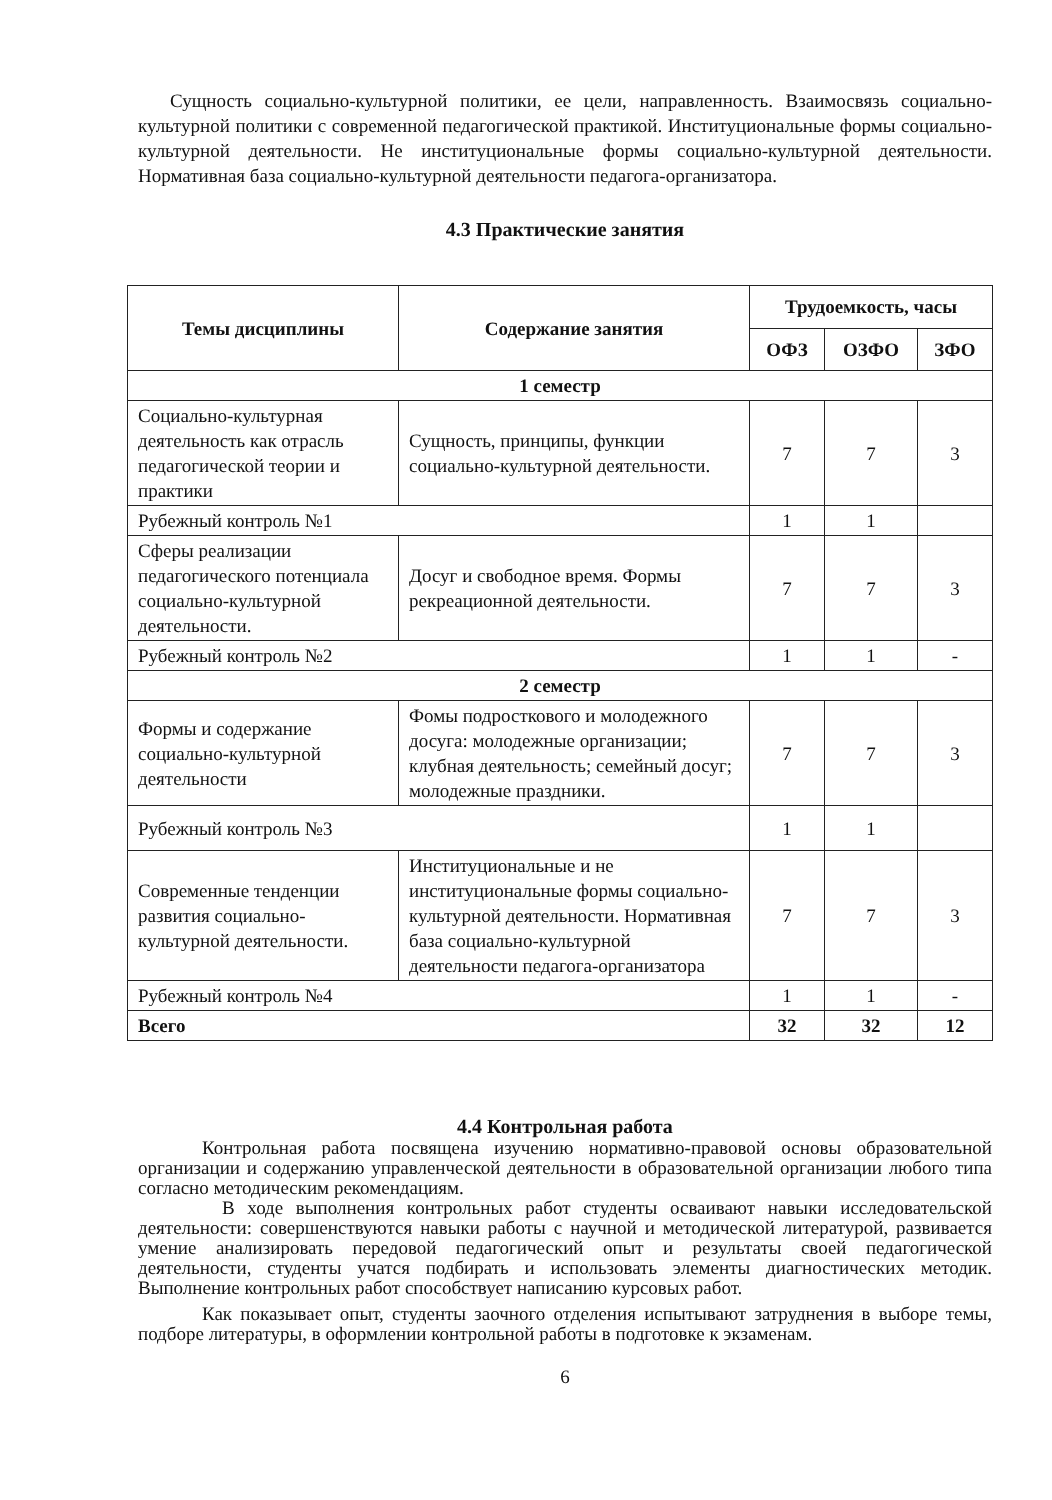Сущность социально-культурной политики, ее цели, направленность. Взаимосвязь социально-культурной политики с современной педагогической практикой. Институциональные формы социально-культурной деятельности. Не институциональные формы социально-культурной деятельности. Нормативная база социально-культурной деятельности педагога-организатора.
4.3 Практические занятия
| Темы дисциплины | Содержание занятия | Трудоемкость, часы | | |
| --- | --- | --- | --- | --- |
| | | ОФЗ | ОЗФО | ЗФО |
| 1 семестр | | | | |
| Социально-культурная деятельность как отрасль педагогической теории и практики | Сущность, принципы, функции социально-культурной деятельности. | 7 | 7 | 3 |
| Рубежный контроль №1 | | 1 | 1 | |
| Сферы реализации педагогического потенциала социально-культурной деятельности. | Досуг и свободное время. Формы рекреационной деятельности. | 7 | 7 | 3 |
| Рубежный контроль №2 | | 1 | 1 | - |
| 2 семестр | | | | |
| Формы и содержание социально-культурной деятельности | Фомы подросткового и молодежного досуга: молодежные организации; клубная деятельность; семейный досуг; молодежные праздники. | 7 | 7 | 3 |
| Рубежный контроль №3 | | 1 | 1 | |
| Современные тенденции развития социально-культурной деятельности. | Институциональные и не институциональные формы социально-культурной деятельности. Нормативная база социально-культурной деятельности педагога-организатора | 7 | 7 | 3 |
| Рубежный контроль №4 | | 1 | 1 | - |
| Всего | | 32 | 32 | 12 |
4.4 Контрольная работа
Контрольная работа посвящена изучению нормативно-правовой основы образовательной организации и содержанию управленческой деятельности в образовательной организации любого типа согласно методическим рекомендациям.
В ходе выполнения контрольных работ студенты осваивают навыки исследовательской деятельности: совершенствуются навыки работы с научной и методической литературой, развивается умение анализировать передовой педагогический опыт и результаты своей педагогической деятельности, студенты учатся подбирать и использовать элементы диагностических методик. Выполнение контрольных работ способствует написанию курсовых работ.
Как показывает опыт, студенты заочного отделения испытывают затруднения в выборе темы, подборе литературы, в оформлении контрольной работы в подготовке к экзаменам.
6